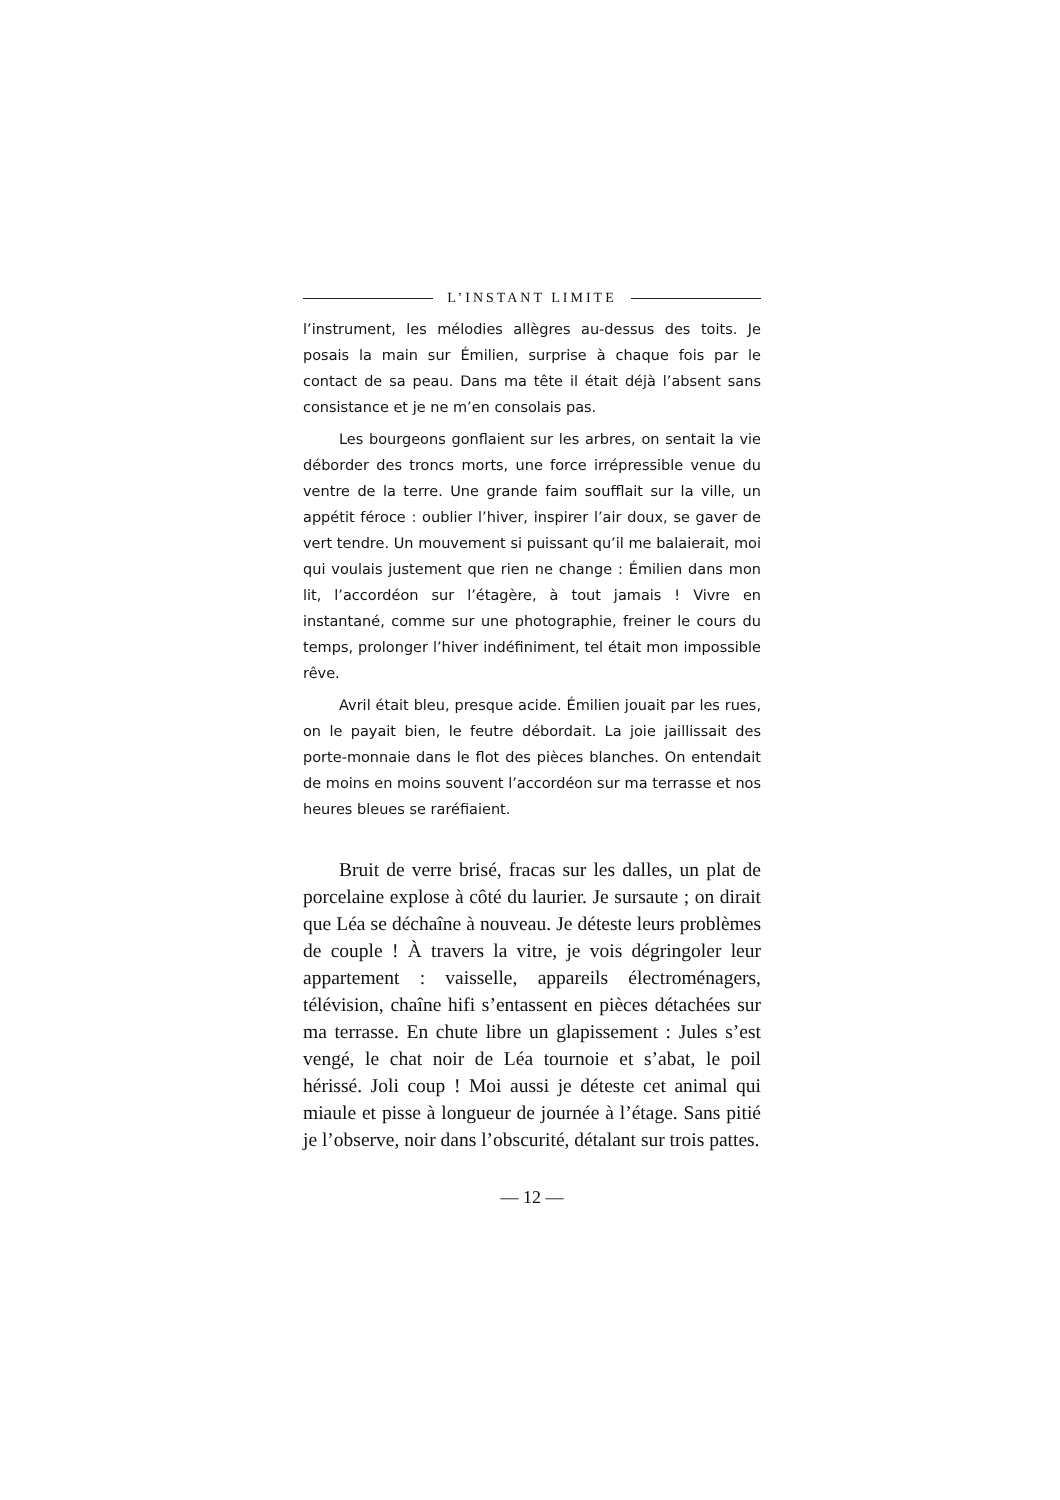L’INSTANT LIMITE
l’instrument, les mélodies allègres au-dessus des toits. Je posais la main sur Émilien, surprise à chaque fois par le contact de sa peau. Dans ma tête il était déjà l’absent sans consistance et je ne m’en consolais pas.
Les bourgeons gonflaient sur les arbres, on sentait la vie déborder des troncs morts, une force irrépressible venue du ventre de la terre. Une grande faim soufflait sur la ville, un appétit féroce : oublier l’hiver, inspirer l’air doux, se gaver de vert tendre. Un mouvement si puissant qu’il me balaierait, moi qui voulais justement que rien ne change : Émilien dans mon lit, l’accordéon sur l’étagère, à tout jamais ! Vivre en instantané, comme sur une photographie, freiner le cours du temps, prolonger l’hiver indéfiniment, tel était mon impossible rêve.
Avril était bleu, presque acide. Émilien jouait par les rues, on le payait bien, le feutre débordait. La joie jaillissait des porte-monnaie dans le flot des pièces blanches. On entendait de moins en moins souvent l’accordéon sur ma terrasse et nos heures bleues se raréfiaient.
Bruit de verre brisé, fracas sur les dalles, un plat de porcelaine explose à côté du laurier. Je sursaute ; on dirait que Léa se déchaîne à nouveau. Je déteste leurs problèmes de couple ! À travers la vitre, je vois dégringoler leur appartement : vaisselle, appareils électroménagers, télévision, chaîne hifi s’entassent en pièces détachées sur ma terrasse. En chute libre un glapissement : Jules s’est vengé, le chat noir de Léa tournoie et s’abat, le poil hérissé. Joli coup ! Moi aussi je déteste cet animal qui miaule et pisse à longueur de journée à l’étage. Sans pitié je l’observe, noir dans l’obscurité, détalant sur trois pattes.
— 12 —